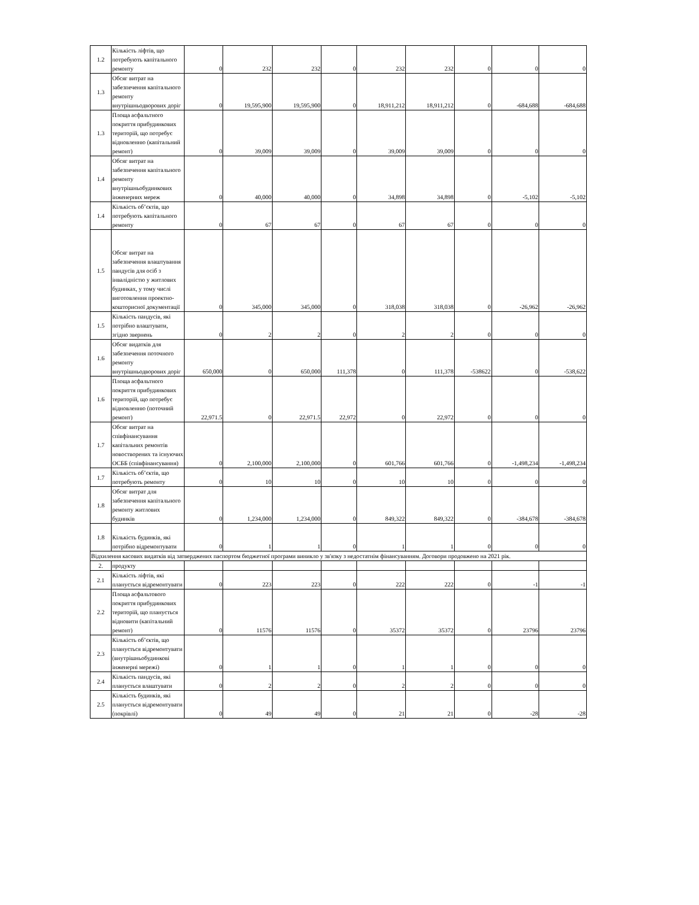| 1.2 | Кількість ліфтів, що потребують капітального ремонту | 0 | 232 | 232 | 0 | 232 | 232 | 0 | 0 | 0 |
| 1.3 | Обсяг витрат на забезпечення капітального ремонту внутрішньодворових доріг | 0 | 19,595,900 | 19,595,900 | 0 | 18,911,212 | 18,911,212 | 0 | -684,688 | -684,688 |
| 1.3 | Площа асфальтного покриття прибудинкових територій, що потребує відновленню (капітальний ремонт) | 0 | 39,009 | 39,009 | 0 | 39,009 | 39,009 | 0 | 0 | 0 |
| 1.4 | Обсяг витрат на забезпечення капітального ремонту внутрішньобудинкових інженерних мереж | 0 | 40,000 | 40,000 | 0 | 34,898 | 34,898 | 0 | -5,102 | -5,102 |
| 1.4 | Кількість об’єктів, що потребують капітального ремонту | 0 | 67 | 67 | 0 | 67 | 67 | 0 | 0 | 0 |
| 1.5 | Обсяг витрат на забезпечення влаштування пандусів для осіб з інвалідністю у житлових будинках, у тому числі виготовлення проектно-кошторисної документації | 0 | 345,000 | 345,000 | 0 | 318,038 | 318,038 | 0 | -26,962 | -26,962 |
| 1.5 | Кількість пандусів, які потрібно влаштувати, згідно звернень | 0 | 2 | 2 | 0 | 2 | 2 | 0 | 0 | 0 |
| 1.6 | Обсяг видатків для забезпечення поточного ремонту внутрішньодворових доріг | 650,000 | 0 | 650,000 | 111,378 | 0 | 111,378 | -538622 | 0 | -538,622 |
| 1.6 | Площа асфальтного покриття прибудинкових територій, що потребує відновленню (поточний ремонт) | 22,971.5 | 0 | 22,971.5 | 22,972 | 0 | 22,972 | 0 | 0 | 0 |
| 1.7 | Обсяг витрат на співфінансування капітальних ремонтів новостворених та існуючих ОСББ (співфінансування) | 0 | 2,100,000 | 2,100,000 | 0 | 601,766 | 601,766 | 0 | -1,498,234 | -1,498,234 |
| 1.7 | Кількість об’єктів, що потребують ремонту | 0 | 10 | 10 | 0 | 10 | 10 | 0 | 0 | 0 |
| 1.8 | Обсяг витрат для забезпечення капітального ремонту житлових будинків | 0 | 1,234,000 | 1,234,000 | 0 | 849,322 | 849,322 | 0 | -384,678 | -384,678 |
| 1.8 | Кількість будинків, які потрібно відремонтувати | 0 | 1 | 1 | 0 | 1 | 1 | 0 | 0 | 0 |
| Відхилення касових видатків від затверджених паспортом бюджетної програми виникло у зв'язку з недостатнім фінансуванням. Договори продовжено на 2021 рік. | | | | | | | | | | |
| 2. | продукту | | | | | | | | | |
| 2.1 | Кількість ліфтів, які планується відремонтувати | 0 | 223 | 223 | 0 | 222 | 222 | 0 | -1 | -1 |
| 2.2 | Площа асфальтового покриття прибудинкових територій, що планується відновити (капітальний ремонт) | 0 | 11576 | 11576 | 0 | 35372 | 35372 | 0 | 23796 | 23796 |
| 2.3 | Кількість об’єктів, що планується відремонтувати (внутрішньобудинкові інженерні мережі) | 0 | 1 | 1 | 0 | 1 | 1 | 0 | 0 | 0 |
| 2.4 | Кількість пандусів, які планується влаштувати | 0 | 2 | 2 | 0 | 2 | 2 | 0 | 0 | 0 |
| 2.5 | Кількість будинків, які планується відремонтувати (покрівлі) | 0 | 49 | 49 | 0 | 21 | 21 | 0 | -28 | -28 |